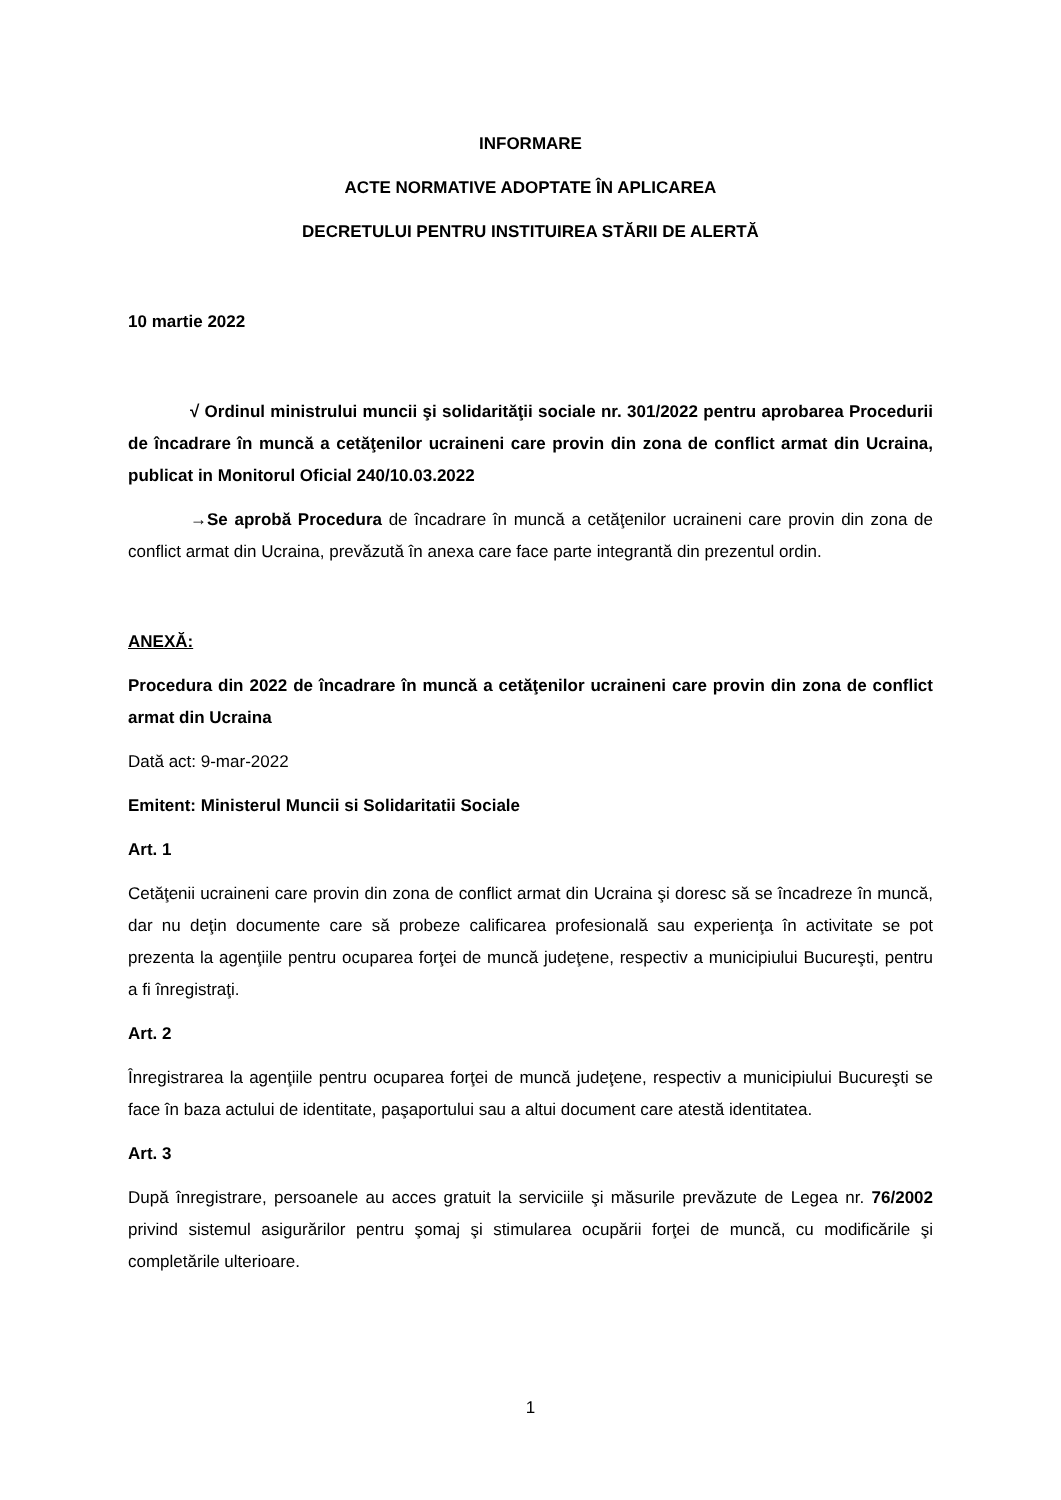INFORMARE
ACTE NORMATIVE ADOPTATE ÎN APLICAREA
DECRETULUI PENTRU INSTITUIREA STĂRII DE ALERTĂ
10 martie 2022
√ Ordinul ministrului muncii şi solidarităţii sociale nr. 301/2022 pentru aprobarea Procedurii de încadrare în muncă a cetăţenilor ucraineni care provin din zona de conflict armat din Ucraina, publicat in Monitorul Oficial 240/10.03.2022
→Se aprobă Procedura de încadrare în muncă a cetăţenilor ucraineni care provin din zona de conflict armat din Ucraina, prevăzută în anexa care face parte integrantă din prezentul ordin.
ANEXĂ:
Procedura din 2022 de încadrare în muncă a cetăţenilor ucraineni care provin din zona de conflict armat din Ucraina
Dată act: 9-mar-2022
Emitent: Ministerul Muncii si Solidaritatii Sociale
Art. 1
Cetăţenii ucraineni care provin din zona de conflict armat din Ucraina şi doresc să se încadreze în muncă, dar nu deţin documente care să probeze calificarea profesională sau experienţa în activitate se pot prezenta la agenţiile pentru ocuparea forţei de muncă judeţene, respectiv a municipiului Bucureşti, pentru a fi înregistraţi.
Art. 2
Înregistrarea la agenţiile pentru ocuparea forţei de muncă judeţene, respectiv a municipiului Bucureşti se face în baza actului de identitate, paşaportului sau a altui document care atestă identitatea.
Art. 3
După înregistrare, persoanele au acces gratuit la serviciile şi măsurile prevăzute de Legea nr. 76/2002 privind sistemul asigurărilor pentru şomaj şi stimularea ocupării forţei de muncă, cu modificările şi completările ulterioare.
1